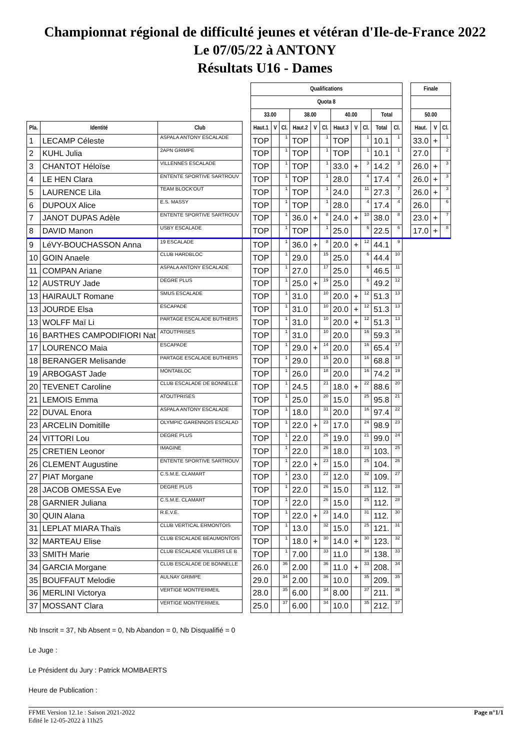Championnat régional de difficulté jeunes et vétéran d'Ile-de-France 2022
Le 07/05/22 à ANTONY
Résultats U16 - Dames
| | | | | Qualifications | | | | | | | | | | | | Finale | | |
| --- | --- | --- | --- | --- | --- | --- | --- | --- | --- | --- | --- | --- | --- | --- | --- | --- | --- | --- |
| | | | | Quota 8 | | | | | | | | | | | | | | |
| | | | | 33.00 | | | 38.00 | | | 40.00 | | | Total | | | 50.00 | | |
| Pla. | Identité | Club | | Haut.1 | V | Cl. | Haut.2 | V | Cl. | Haut.3 | V | Cl. | Total | Cl. | | Haut. | V | Cl. |
| 1 | LECAMP Céleste | ASPALA ANTONY ESCALADE | | TOP | | 1 | TOP | | 1 | TOP | | 1 | 10.1 | 1 | | 33.0 | + | 1 |
| 2 | KUHL Julia | 2APN GRIMPE | | TOP | | 1 | TOP | | 1 | TOP | | 1 | 10.1 | 1 | | 27.0 | | 2 |
| 3 | CHANTOT Héloïse | VILLENNES ESCALADE | | TOP | | 1 | TOP | | 1 | 33.0 | + | 3 | 14.2 | 3 | | 26.0 | + | 3 |
| 4 | LE HEN Clara | ENTENTE SPORTIVE SARTROUV | | TOP | | 1 | TOP | | 1 | 28.0 | | 4 | 17.4 | 4 | | 26.0 | + | 3 |
| 5 | LAURENCE Lila | TEAM BLOCK'OUT | | TOP | | 1 | TOP | | 1 | 24.0 | | 11 | 27.3 | 7 | | 26.0 | + | 3 |
| 6 | DUPOUX Alice | E.S. MASSY | | TOP | | 1 | TOP | | 1 | 28.0 | | 4 | 17.4 | 4 | | 26.0 | | 6 |
| 7 | JANOT DUPAS Adèle | ENTENTE SPORTIVE SARTROUV | | TOP | | 1 | 36.0 | + | 8 | 24.0 | + | 10 | 38.0 | 8 | | 23.0 | + | 7 |
| 8 | DAVID Manon | USBY ESCALADE | | TOP | | 1 | TOP | | 1 | 25.0 | | 6 | 22.5 | 6 | | 17.0 | + | 8 |
| 9 | LéVY-BOUCHASSON Anna | 19 ESCALADE | | TOP | | 1 | 36.0 | + | 8 | 20.0 | + | 12 | 44.1 | 9 | | | | |
| 10 | GOIN Anaele | CLUB HARDBLOC | | TOP | | 1 | 29.0 | | 15 | 25.0 | | 6 | 44.4 | 10 | | | | |
| 11 | COMPAN Ariane | ASPALA ANTONY ESCALADE | | TOP | | 1 | 27.0 | | 17 | 25.0 | | 6 | 46.5 | 11 | | | | |
| 12 | AUSTRUY Jade | DEGRE PLUS | | TOP | | 1 | 25.0 | + | 19 | 25.0 | | 6 | 49.2 | 12 | | | | |
| 13 | HAIRAULT Romane | SMUS ESCALADE | | TOP | | 1 | 31.0 | | 10 | 20.0 | + | 12 | 51.3 | 13 | | | | |
| 13 | JOURDE Elsa | ESCAPADE | | TOP | | 1 | 31.0 | | 10 | 20.0 | + | 12 | 51.3 | 13 | | | | |
| 13 | WOLFF Maï Li | PARTAGE ESCALADE BUTHIERS | | TOP | | 1 | 31.0 | | 10 | 20.0 | + | 12 | 51.3 | 13 | | | | |
| 16 | BARTHES CAMPODIFIORI Nat | ATOUTPRISES | | TOP | | 1 | 31.0 | | 10 | 20.0 | | 16 | 59.3 | 16 | | | | |
| 17 | LOURENCO Maia | ESCAPADE | | TOP | | 1 | 29.0 | + | 14 | 20.0 | | 16 | 65.4 | 17 | | | | |
| 18 | BERANGER Melisande | PARTAGE ESCALADE BUTHIERS | | TOP | | 1 | 29.0 | | 15 | 20.0 | | 16 | 68.8 | 18 | | | | |
| 19 | ARBOGAST Jade | MONTABLOC | | TOP | | 1 | 26.0 | | 18 | 20.0 | | 16 | 74.2 | 19 | | | | |
| 20 | TEVENET Caroline | CLUB ESCALADE DE BONNELLE | | TOP | | 1 | 24.5 | | 21 | 18.0 | + | 22 | 88.6 | 20 | | | | |
| 21 | LEMOIS Emma | ATOUTPRISES | | TOP | | 1 | 25.0 | | 20 | 15.0 | | 25 | 95.8 | 21 | | | | |
| 22 | DUVAL Enora | ASPALA ANTONY ESCALADE | | TOP | | 1 | 18.0 | | 31 | 20.0 | | 16 | 97.4 | 22 | | | | |
| 23 | ARCELIN Domitille | OLYMPIC GARENNOIS ESCALAD | | TOP | | 1 | 22.0 | + | 23 | 17.0 | | 24 | 98.9 | 23 | | | | |
| 24 | VITTORI Lou | DEGRE PLUS | | TOP | | 1 | 22.0 | | 26 | 19.0 | | 21 | 99.0 | 24 | | | | |
| 25 | CRETIEN Leonor | IMAGINE | | TOP | | 1 | 22.0 | | 26 | 18.0 | | 23 | 103. | 25 | | | | |
| 26 | CLEMENT Augustine | ENTENTE SPORTIVE SARTROUV | | TOP | | 1 | 22.0 | + | 23 | 15.0 | | 25 | 104. | 26 | | | | |
| 27 | PIAT Morgane | C.S.M.E. CLAMART | | TOP | | 1 | 23.0 | | 22 | 12.0 | | 32 | 109. | 27 | | | | |
| 28 | JACOB OMESSA Eve | DEGRE PLUS | | TOP | | 1 | 22.0 | | 26 | 15.0 | | 25 | 112. | 28 | | | | |
| 28 | GARNIER Juliana | C.S.M.E. CLAMART | | TOP | | 1 | 22.0 | | 26 | 15.0 | | 25 | 112. | 28 | | | | |
| 30 | QUIN Alana | R.E.V.E. | | TOP | | 1 | 22.0 | + | 23 | 14.0 | | 31 | 112. | 30 | | | | |
| 31 | LEPLAT MIARA Thaïs | CLUB VERTICAL ERMONTOIS | | TOP | | 1 | 13.0 | | 32 | 15.0 | | 25 | 121. | 31 | | | | |
| 32 | MARTEAU Elise | CLUB ESCALADE BEAUMONTOIS | | TOP | | 1 | 18.0 | + | 30 | 14.0 | + | 30 | 123. | 32 | | | | |
| 33 | SMITH Marie | CLUB ESCALADE VILLIERS LE B | | TOP | | 1 | 7.00 | | 33 | 11.0 | | 34 | 138. | 33 | | | | |
| 34 | GARCIA Morgane | CLUB ESCALADE DE BONNELLE | | 26.0 | | 36 | 2.00 | | 36 | 11.0 | + | 33 | 208. | 34 | | | | |
| 35 | BOUFFAUT Melodie | AULNAY GRIMPE | | 29.0 | | 34 | 2.00 | | 36 | 10.0 | | 35 | 209. | 35 | | | | |
| 36 | MERLINI Victorya | VERTIGE MONTFERMEIL | | 28.0 | | 35 | 6.00 | | 34 | 8.00 | | 37 | 211. | 36 | | | | |
| 37 | MOSSANT Clara | VERTIGE MONTFERMEIL | | 25.0 | | 37 | 6.00 | | 34 | 10.0 | | 35 | 212. | 37 | | | | |
Nb Inscrit = 37, Nb Absent = 0, Nb Abandon = 0, Nb Disqualifié = 0
Le Juge :
Le Président du Jury : Patrick MOMBAERTS
Heure de Publication :
FFME Version 12.1e : Saison 2021-2022
Edité le 12-05-2022 à 11h25
Page n°1/1